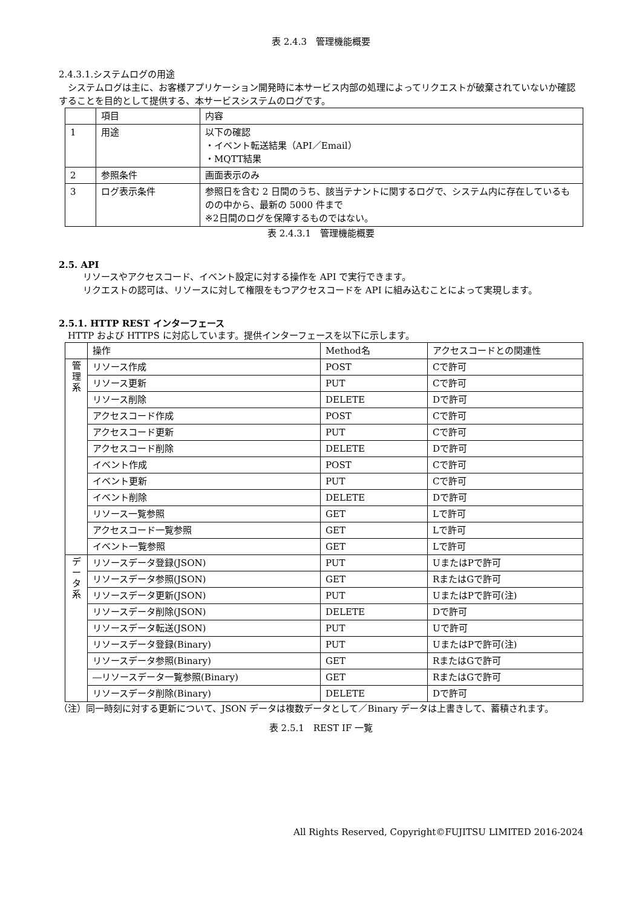表 2.4.3　管理機能概要
2.4.3.1.システムログの用途
　システムログは主に、お客様アプリケーション開発時に本サービス内部の処理によってリクエストが破棄されていないか確認することを目的として提供する、本サービスシステムのログです。
| | 項目 | 内容 |
| --- | --- | --- |
| 1 | 用途 | 以下の確認 ・イベント転送結果（API／Email） ・MQTT結果 |
| 2 | 参照条件 | 画面表示のみ |
| 3 | ログ表示条件 | 参照日を含む 2 日間のうち、該当テナントに関するログで、システム内に存在しているものの中から、最新の 5000 件まで ※2日間のログを保障するものではない。 |
表 2.4.3.1　管理機能概要
2.5. API
リソースやアクセスコード、イベント設定に対する操作を API で実行できます。
リクエストの認可は、リソースに対して権限をもつアクセスコードを API に組み込むことによって実現します。
2.5.1. HTTP REST インターフェース
　HTTP および HTTPS に対応しています。提供インターフェースを以下に示します。
| | 操作 | Method名 | アクセスコードとの関連性 |
| --- | --- | --- | --- |
| 管 理 系 | リソース作成 | POST | Cで許可 |
| | リソース更新 | PUT | Cで許可 |
| | リソース削除 | DELETE | Dで許可 |
| | アクセスコード作成 | POST | Cで許可 |
| | アクセスコード更新 | PUT | Cで許可 |
| | アクセスコード削除 | DELETE | Dで許可 |
| | イベント作成 | POST | Cで許可 |
| | イベント更新 | PUT | Cで許可 |
| | イベント削除 | DELETE | Dで許可 |
| | リソース一覧参照 | GET | Lで許可 |
| | アクセスコード一覧参照 | GET | Lで許可 |
| | イベント一覧参照 | GET | Lで許可 |
| デ ー タ 系 | リソースデータ登録(JSON) | PUT | UまたはPで許可 |
| | リソースデータ参照(JSON) | GET | RまたはGで許可 |
| | リソースデータ更新(JSON) | PUT | UまたはPで許可(注) |
| | リソースデータ削除(JSON) | DELETE | Dで許可 |
| | リソースデータ転送(JSON) | PUT | Uで許可 |
| | リソースデータ登録(Binary) | PUT | UまたはPで許可(注) |
| | リソースデータ参照(Binary) | GET | RまたはGで許可 |
| | ―リソースデータ一覧参照(Binary) | GET | RまたはGで許可 |
| | リソースデータ削除(Binary) | DELETE | Dで許可 |
（注）同一時刻に対する更新について、JSON データは複数データとして／Binary データは上書きして、蓄積されます。
表 2.5.1　REST IF 一覧
All Rights Reserved, Copyright©FUJITSU LIMITED 2016-2024